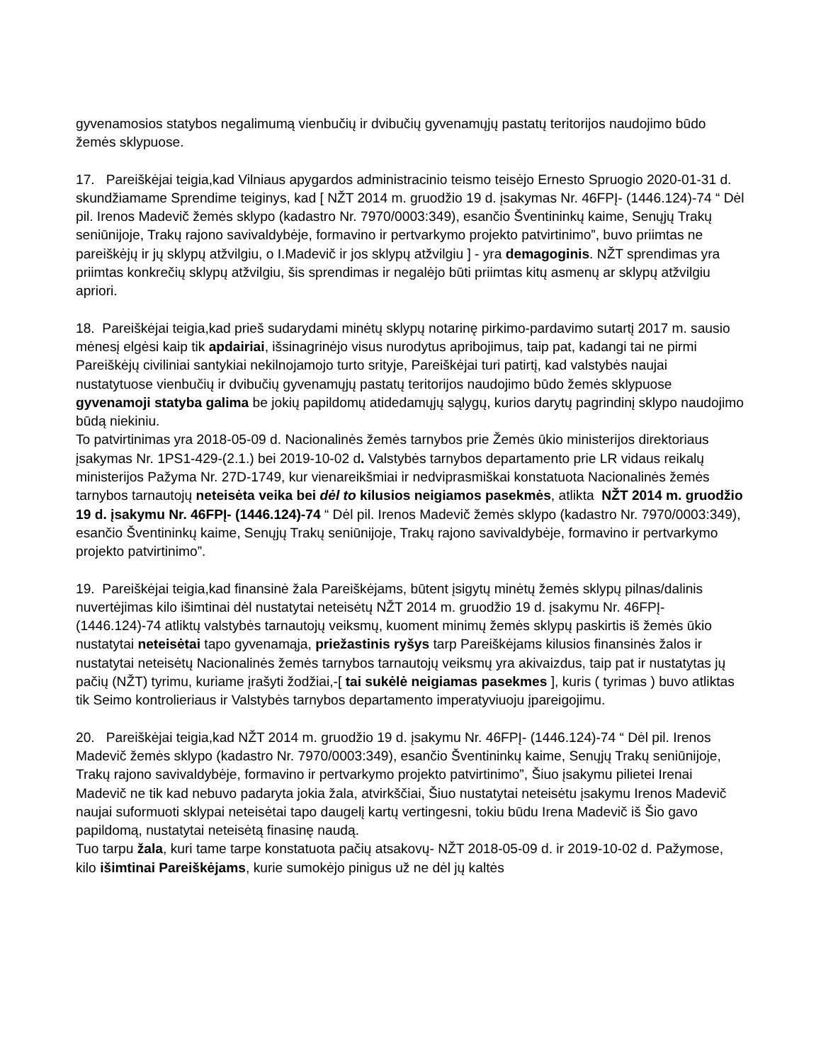gyvenamosios statybos negalimumą vienbučių ir dvibučių gyvenamųjų pastatų teritorijos naudojimo būdo žemės sklypuose.
17. Pareiškėjai teigia,kad Vilniaus apygardos administracinio teismo teisėjo Ernesto Spruogio 2020-01-31 d. skundžiamame Sprendime teiginys, kad [ NŽT 2014 m. gruodžio 19 d. įsakymas Nr. 46FPĮ- (1446.124)-74 “ Dėl pil. Irenos Madevič žemės sklypo (kadastro Nr. 7970/0003:349), esančio Šventininkų kaime, Senųjų Trakų seniūnijoje, Trakų rajono savivaldybėje, formavino ir pertvarkymo projekto patvirtinimo”, buvo priimtas ne pareiškėjų ir jų sklypų atžvilgiu, o I.Madevič ir jos sklypų atžvilgiu ] - yra demagoginis. NŽT sprendimas yra priimtas konkrečių sklypų atžvilgiu, šis sprendimas ir negalėjo būti priimtas kitų asmenų ar sklypų atžvilgiu apriori.
18. Pareiškėjai teigia,kad prieš sudarydami minėtų sklypų notarinę pirkimo-pardavimo sutartį 2017 m. sausio mėnesį elgėsi kaip tik apdairiai, išsinagrinėjo visus nurodytus apribojimus, taip pat, kadangi tai ne pirmi Pareiškėjų civiliniai santykiai nekilnojamojo turto srityje, Pareiškėjai turi patirtį, kad valstybės naujai nustatytuose vienbučių ir dvibučių gyvenamųjų pastatų teritorijos naudojimo būdo žemės sklypuose gyvenamoji statyba galima be jokių papildomų atidedamųjų sąlygų, kurios darytų pagrindinį sklypo naudojimo būdą niekiniu.
To patvirtinimas yra 2018-05-09 d. Nacionalinės žemės tarnybos prie Žemės ūkio ministerijos direktoriaus įsakymas Nr. 1PS1-429-(2.1.) bei 2019-10-02 d. Valstybės tarnybos departamento prie LR vidaus reikalų ministerijos Pažyma Nr. 27D-1749, kur vienareikšmiai ir nedviprasmiškai konstatuota Nacionalinės žemės tarnybos tarnautojų neteisėta veika bei dėl to kilusios neigiamos pasekmės, atlikta NŽT 2014 m. gruodžio 19 d. įsakymu Nr. 46FPĮ- (1446.124)-74 “ Dėl pil. Irenos Madevič žemės sklypo (kadastro Nr. 7970/0003:349), esančio Šventininkų kaime, Senųjų Trakų seniūnijoje, Trakų rajono savivaldybėje, formavino ir pertvarkymo projekto patvirtinimo”.
19. Pareiškėjai teigia,kad finansinė žala Pareiškėjams, būtent įsigytų minėtų žemės sklypų pilnas/dalinis nuvertėjimas kilo išimtinai dėl nustatytai neteisėtų NŽT 2014 m. gruodžio 19 d. įsakymu Nr. 46FPĮ- (1446.124)-74 atliktų valstybės tarnautojų veiksmų, kuoment minimų žemės sklypų paskirtis iš žemės ūkio nustatytai neteisėtai tapo gyvenamąja, priežastinis ryšys tarp Pareiškėjams kilusios finansinės žalos ir nustatytai neteisėtų Nacionalinės žemės tarnybos tarnautojų veiksmų yra akivaizdus, taip pat ir nustatytas jų pačių (NŽT) tyrimu, kuriame įrašyti žodžiai,-[ tai sukėlė neigiamas pasekmes ], kuris ( tyrimas ) buvo atliktas tik Seimo kontrolieriaus ir Valstybės tarnybos departamento imperatyviuoju įpareigojimu.
20. Pareiškėjai teigia,kad NŽT 2014 m. gruodžio 19 d. įsakymu Nr. 46FPĮ- (1446.124)-74 “ Dėl pil. Irenos Madevič žemės sklypo (kadastro Nr. 7970/0003:349), esančio Šventininkų kaime, Senųjų Trakų seniūnijoje, Trakų rajono savivaldybėje, formavino ir pertvarkymo projekto patvirtinimo”, Šiuo įsakymu pilietei Irenai Madevič ne tik kad nebuvo padaryta jokia žala, atvirkščiai, Šiuo nustatytai neteisėtu įsakymu Irenos Madevič naujai suformuoti sklypai neteisėtai tapo daugelį kartų vertingesni, tokiu būdu Irena Madevič iš Šio gavo papildomą, nustatytai neteisėtą finasinę naudą.
Tuo tarpu žala, kuri tame tarpe konstatuota pačių atsakovų- NŽT 2018-05-09 d. ir 2019-10-02 d. Pažymose, kilo išimtinai Pareiškėjams, kurie sumokėjo pinigus už ne dėl jų kaltės